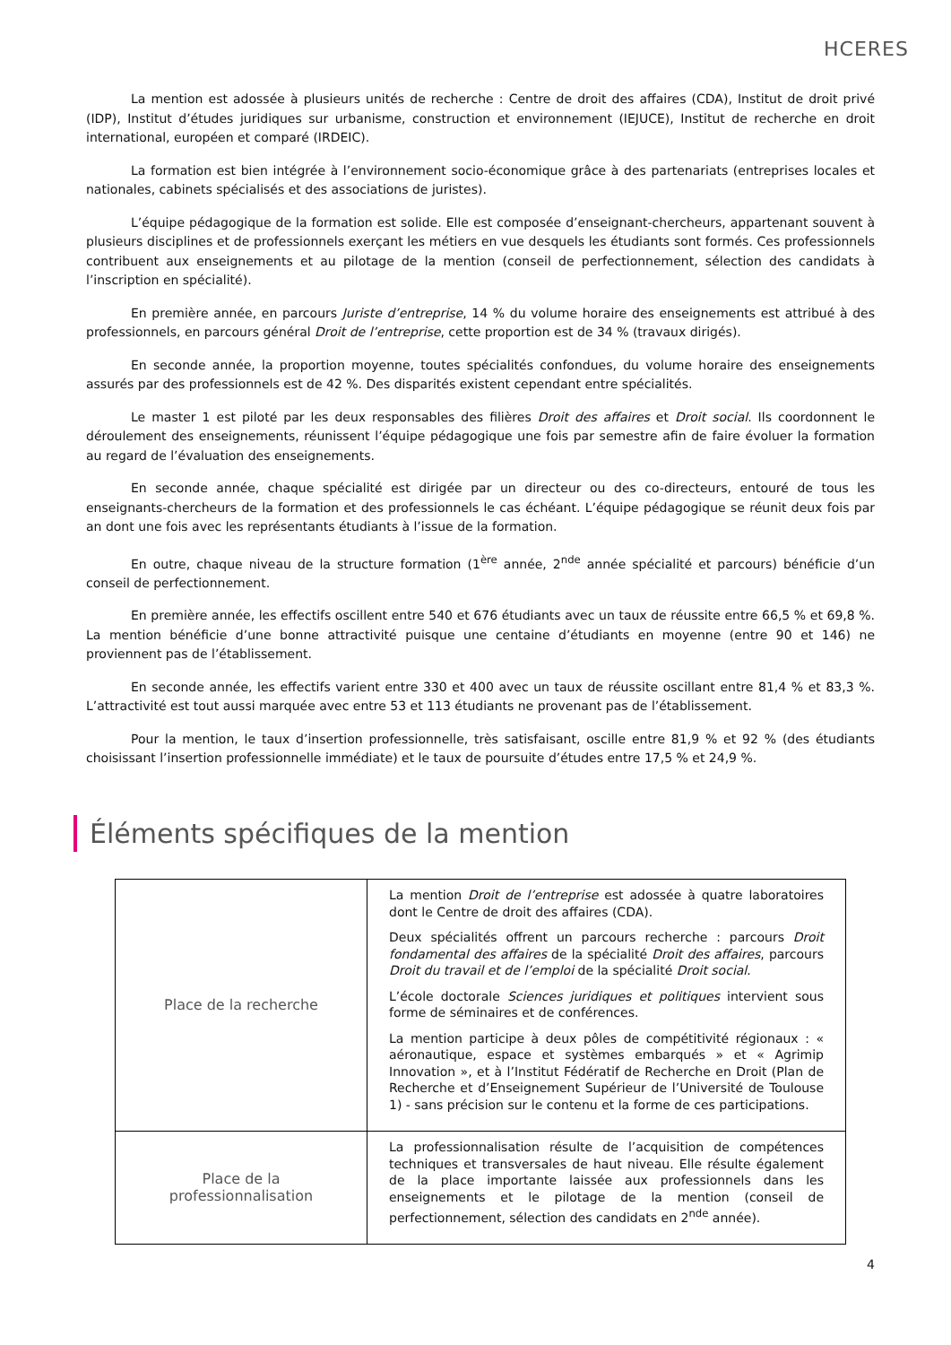HCERES
La mention est adossée à plusieurs unités de recherche : Centre de droit des affaires (CDA), Institut de droit privé (IDP), Institut d’études juridiques sur urbanisme, construction et environnement (IEJUCE), Institut de recherche en droit international, européen et comparé (IRDEIC).
La formation est bien intégrée à l’environnement socio-économique grâce à des partenariats (entreprises locales et nationales, cabinets spécialisés et des associations de juristes).
L’équipe pédagogique de la formation est solide. Elle est composée d’enseignant-chercheurs, appartenant souvent à plusieurs disciplines et de professionnels exerçant les métiers en vue desquels les étudiants sont formés. Ces professionnels contribuent aux enseignements et au pilotage de la mention (conseil de perfectionnement, sélection des candidats à l’inscription en spécialité).
En première année, en parcours Juriste d’entreprise, 14 % du volume horaire des enseignements est attribué à des professionnels, en parcours général Droit de l’entreprise, cette proportion est de 34 % (travaux dirigés).
En seconde année, la proportion moyenne, toutes spécialités confondues, du volume horaire des enseignements assurés par des professionnels est de 42 %. Des disparités existent cependant entre spécialités.
Le master 1 est piloté par les deux responsables des filières Droit des affaires et Droit social. Ils coordonnent le déroulement des enseignements, réunissent l’équipe pédagogique une fois par semestre afin de faire évoluer la formation au regard de l’évaluation des enseignements.
En seconde année, chaque spécialité est dirigée par un directeur ou des co-directeurs, entouré de tous les enseignants-chercheurs de la formation et des professionnels le cas échéant. L’équipe pédagogique se réunit deux fois par an dont une fois avec les représentants étudiants à l’issue de la formation.
En outre, chaque niveau de la structure formation (1<sup>ère</sup> année, 2<sup>nde</sup> année spécialité et parcours) bénéficie d’un conseil de perfectionnement.
En première année, les effectifs oscillent entre 540 et 676 étudiants avec un taux de réussite entre 66,5 % et 69,8 %. La mention bénéficie d’une bonne attractivité puisque une centaine d’étudiants en moyenne (entre 90 et 146) ne proviennent pas de l’établissement.
En seconde année, les effectifs varient entre 330 et 400 avec un taux de réussite oscillant entre 81,4 % et 83,3 %. L’attractivité est tout aussi marquée avec entre 53 et 113 étudiants ne provenant pas de l’établissement.
Pour la mention, le taux d’insertion professionnelle, très satisfaisant, oscille entre 81,9 % et 92 % (des étudiants choisissant l’insertion professionnelle immédiate) et le taux de poursuite d’études entre 17,5 % et 24,9 %.
Éléments spécifiques de la mention
| Place de la recherche | La mention Droit de l’entreprise est adossée à quatre laboratoires dont le Centre de droit des affaires (CDA). Deux spécialités offrent un parcours recherche : parcours Droit fondamental des affaires de la spécialité Droit des affaires , parcours Droit du travail et de l’emploi de la spécialité Droit social . L’école doctorale Sciences juridiques et politiques intervient sous forme de séminaires et de conférences. La mention participe à deux pôles de compétitivité régionaux : « aéronautique, espace et systèmes embarqués » et « Agrimip Innovation », et à l’Institut Fédératif de Recherche en Droit (Plan de Recherche et d’Enseignement Supérieur de l’Université de Toulouse 1) - sans précision sur le contenu et la forme de ces participations. |
| Place de la professionnalisation | La professionnalisation résulte de l’acquisition de compétences techniques et transversales de haut niveau. Elle résulte également de la place importante laissée aux professionnels dans les enseignements et le pilotage de la mention (conseil de perfectionnement, sélection des candidats en 2<sup>nde</sup> année). |
4